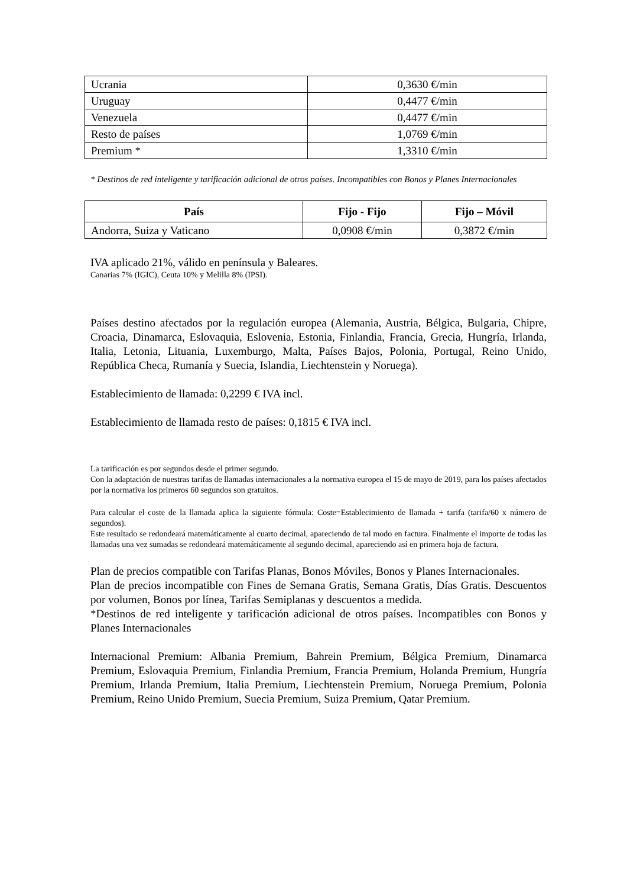| Ucrania | 0,3630 €/min |
| Uruguay | 0,4477 €/min |
| Venezuela | 0,4477 €/min |
| Resto de países | 1,0769 €/min |
| Premium * | 1,3310 €/min |
* Destinos de red inteligente y tarificación adicional de otros países. Incompatibles con Bonos y Planes Internacionales
| País | Fijo - Fijo | Fijo – Móvil |
| --- | --- | --- |
| Andorra, Suiza y Vaticano | 0,0908 €/min | 0,3872 €/min |
IVA aplicado 21%, válido en península y Baleares.
Canarias 7% (IGIC), Ceuta 10% y Melilla 8% (IPSI).
Países destino afectados por la regulación europea (Alemania, Austria, Bélgica, Bulgaria, Chipre, Croacia, Dinamarca, Eslovaquia, Eslovenia, Estonia, Finlandia, Francia, Grecia, Hungría, Irlanda, Italia, Letonia, Lituania, Luxemburgo, Malta, Países Bajos, Polonia, Portugal, Reino Unido, República Checa, Rumanía y Suecia, Islandia, Liechtenstein y Noruega).
Establecimiento de llamada: 0,2299 € IVA incl.
Establecimiento de llamada resto de países: 0,1815 € IVA incl.
La tarificación es por segundos desde el primer segundo.
Con la adaptación de nuestras tarifas de llamadas internacionales a la normativa europea el 15 de mayo de 2019, para los países afectados por la normativa los primeros 60 segundos son gratuitos.
Para calcular el coste de la llamada aplica la siguiente fórmula: Coste=Establecimiento de llamada + tarifa (tarifa/60 x número de segundos).
Este resultado se redondeará matemáticamente al cuarto decimal, apareciendo de tal modo en factura. Finalmente el importe de todas las llamadas una vez sumadas se redondeará matemáticamente al segundo decimal, apareciendo así en primera hoja de factura.
Plan de precios compatible con Tarifas Planas, Bonos Móviles, Bonos y Planes Internacionales.
Plan de precios incompatible con Fines de Semana Gratis, Semana Gratis, Días Gratis. Descuentos por volumen, Bonos por línea, Tarifas Semiplanas y descuentos a medida.
*Destinos de red inteligente y tarificación adicional de otros países. Incompatibles con Bonos y Planes Internacionales
Internacional Premium: Albania Premium, Bahrein Premium, Bélgica Premium, Dinamarca Premium, Eslovaquia Premium, Finlandia Premium, Francia Premium, Holanda Premium, Hungría Premium, Irlanda Premium, Italia Premium, Liechtenstein Premium, Noruega Premium, Polonia Premium, Reino Unido Premium, Suecia Premium, Suiza Premium, Qatar Premium.